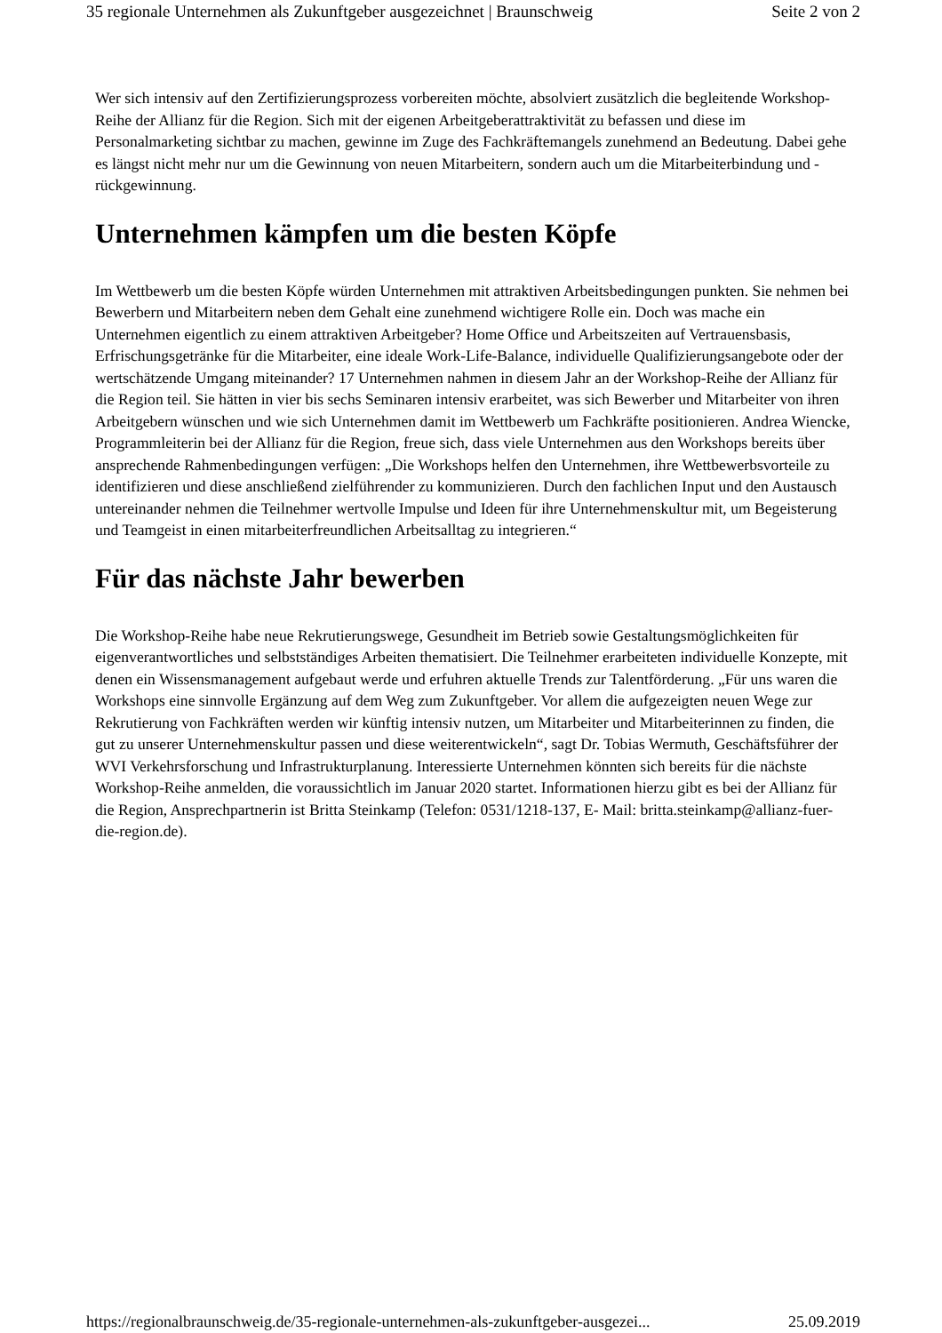35 regionale Unternehmen als Zukunftgeber ausgezeichnet | Braunschweig Seite 2 von 2
Wer sich intensiv auf den Zertifizierungsprozess vorbereiten möchte, absolviert zusätzlich die begleitende Workshop-Reihe der Allianz für die Region. Sich mit der eigenen Arbeitgeberattraktivität zu befassen und diese im Personalmarketing sichtbar zu machen, gewinne im Zuge des Fachkräftemangels zunehmend an Bedeutung. Dabei gehe es längst nicht mehr nur um die Gewinnung von neuen Mitarbeitern, sondern auch um die Mitarbeiterbindung und -rückgewinnung.
Unternehmen kämpfen um die besten Köpfe
Im Wettbewerb um die besten Köpfe würden Unternehmen mit attraktiven Arbeitsbedingungen punkten. Sie nehmen bei Bewerbern und Mitarbeitern neben dem Gehalt eine zunehmend wichtigere Rolle ein. Doch was mache ein Unternehmen eigentlich zu einem attraktiven Arbeitgeber? Home Office und Arbeitszeiten auf Vertrauensbasis, Erfrischungsgetränke für die Mitarbeiter, eine ideale Work-Life-Balance, individuelle Qualifizierungsangebote oder der wertschätzende Umgang miteinander? 17 Unternehmen nahmen in diesem Jahr an der Workshop-Reihe der Allianz für die Region teil. Sie hätten in vier bis sechs Seminaren intensiv erarbeitet, was sich Bewerber und Mitarbeiter von ihren Arbeitgebern wünschen und wie sich Unternehmen damit im Wettbewerb um Fachkräfte positionieren. Andrea Wiencke, Programmleiterin bei der Allianz für die Region, freue sich, dass viele Unternehmen aus den Workshops bereits über ansprechende Rahmenbedingungen verfügen: „Die Workshops helfen den Unternehmen, ihre Wettbewerbsvorteile zu identifizieren und diese anschließend zielführender zu kommunizieren. Durch den fachlichen Input und den Austausch untereinander nehmen die Teilnehmer wertvolle Impulse und Ideen für ihre Unternehmenskultur mit, um Begeisterung und Teamgeist in einen mitarbeiterfreundlichen Arbeitsalltag zu integrieren.“
Für das nächste Jahr bewerben
Die Workshop-Reihe habe neue Rekrutierungswege, Gesundheit im Betrieb sowie Gestaltungsmöglichkeiten für eigenverantwortliches und selbstständiges Arbeiten thematisiert. Die Teilnehmer erarbeiteten individuelle Konzepte, mit denen ein Wissensmanagement aufgebaut werde und erfuhren aktuelle Trends zur Talentförderung. „Für uns waren die Workshops eine sinnvolle Ergänzung auf dem Weg zum Zukunftgeber. Vor allem die aufgezeigten neuen Wege zur Rekrutierung von Fachkräften werden wir künftig intensiv nutzen, um Mitarbeiter und Mitarbeiterinnen zu finden, die gut zu unserer Unternehmenskultur passen und diese weiterentwickeln“, sagt Dr. Tobias Wermuth, Geschäftsführer der WVI Verkehrsforschung und Infrastrukturplanung. Interessierte Unternehmen könnten sich bereits für die nächste Workshop-Reihe anmelden, die voraussichtlich im Januar 2020 startet. Informationen hierzu gibt es bei der Allianz für die Region, Ansprechpartnerin ist Britta Steinkamp (Telefon: 0531/1218-137, E- Mail: britta.steinkamp@allianz-fuer-die-region.de).
https://regionalbraunschweig.de/35-regionale-unternehmen-als-zukunftgeber-ausgezei... 25.09.2019